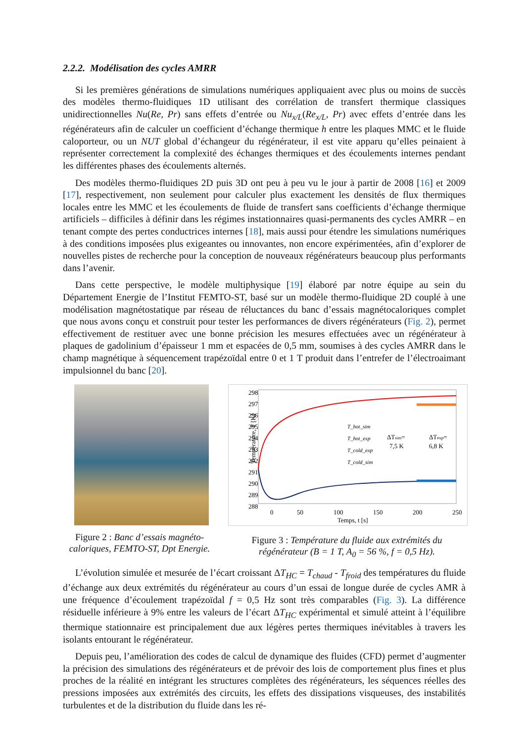2.2.2. Modélisation des cycles AMRR
Si les premières générations de simulations numériques appliquaient avec plus ou moins de succès des modèles thermo-fluidiques 1D utilisant des corrélation de transfert thermique classiques unidirectionnelles Nu(Re, Pr) sans effets d’entrée ou Nu<sub>x/L</sub>(Re<sub>x/L</sub>, Pr) avec effets d’entrée dans les régénérateurs afin de calculer un coefficient d’échange thermique h entre les plaques MMC et le fluide caloporteur, ou un NUT global d’échangeur du régénérateur, il est vite apparu qu’elles peinaient à représenter correctement la complexité des échanges thermiques et des écoulements internes pendant les différentes phases des écoulements alternés.
Des modèles thermo-fluidiques 2D puis 3D ont peu à peu vu le jour à partir de 2008 [16] et 2009 [17], respectivement, non seulement pour calculer plus exactement les densités de flux thermiques locales entre les MMC et les écoulements de fluide de transfert sans coefficients d’échange thermique artificiels – difficiles à définir dans les régimes instationnaires quasi-permanents des cycles AMRR – en tenant compte des pertes conductrices internes [18], mais aussi pour étendre les simulations numériques à des conditions imposées plus exigeantes ou innovantes, non encore expérimentées, afin d’explorer de nouvelles pistes de recherche pour la conception de nouveaux régénérateurs beaucoup plus performants dans l’avenir.
Dans cette perspective, le modèle multiphysique [19] élaboré par notre équipe au sein du Département Energie de l’Institut FEMTO-ST, basé sur un modèle thermo-fluidique 2D couplé à une modélisation magnétostatique par réseau de réluctances du banc d’essais magnétocaloriques complet que nous avons conçu et construit pour tester les performances de divers régénérateurs (Fig. 2), permet effectivement de restituer avec une bonne précision les mesures effectuées avec un régénérateur à plaques de gadolinium d’épaisseur 1 mm et espacées de 0,5 mm, soumises à des cycles AMRR dans le champ magnétique à séquencement trapézoïdal entre 0 et 1 T produit dans l’entrefer de l’électroaimant impulsionnel du banc [20].
Figure 2 : Banc d’essais magnéto-caloriques, FEMTO-ST, Dpt Energie.
Température, T [K]
298
297
296
295
294
293
292
291
290
289
288
0
50
100
150
200
250
Temps, t [s]
T_hot_sim
T_hot_exp
T_cold_exp
T_cold_sim
ΔTsim=
7,5 K
ΔTexp=
6,8 K
Figure 3 : Température du fluide aux extrémités du régénérateur (B = 1 T, A<sub>0</sub> = 56 %, f = 0,5 Hz).
L’évolution simulée et mesurée de l’écart croissant ΔT<sub>HC</sub> = T<sub>chaud</sub> - T<sub>froid</sub> des températures du fluide d’échange aux deux extrémités du régénérateur au cours d’un essai de longue durée de cycles AMR à une fréquence d’écoulement trapézoïdal f = 0,5 Hz sont très comparables (Fig. 3). La différence résiduelle inférieure à 9% entre les valeurs de l’écart ΔT<sub>HC</sub> expérimental et simulé atteint à l’équilibre thermique stationnaire est principalement due aux légères pertes thermiques inévitables à travers les isolants entourant le régénérateur.
Depuis peu, l’amélioration des codes de calcul de dynamique des fluides (CFD) permet d’augmenter la précision des simulations des régénérateurs et de prévoir des lois de comportement plus fines et plus proches de la réalité en intégrant les structures complètes des régénérateurs, les séquences réelles des pressions imposées aux extrémités des circuits, les effets des dissipations visqueuses, des instabilités turbulentes et de la distribution du fluide dans les ré-